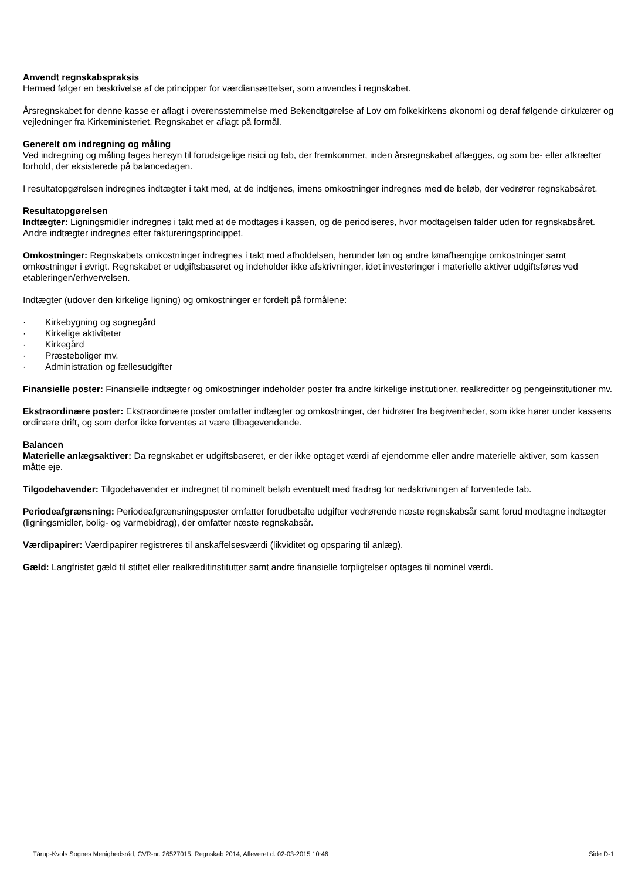Anvendt regnskabspraksis
Hermed følger en beskrivelse af de principper for værdiansættelser, som anvendes i regnskabet.
Årsregnskabet for denne kasse er aflagt i overensstemmelse med Bekendtgørelse af Lov om folkekirkens økonomi og deraf følgende cirkulærer og vejledninger fra Kirkeministeriet. Regnskabet er aflagt på formål.
Generelt om indregning og måling
Ved indregning og måling tages hensyn til forudsigelige risici og tab, der fremkommer, inden årsregnskabet aflægges, og som be- eller afkræfter forhold, der eksisterede på balancedagen.
I resultatopgørelsen indregnes indtægter i takt med, at de indtjenes, imens omkostninger indregnes med de beløb, der vedrører regnskabsåret.
Resultatopgørelsen
Indtægter: Ligningsmidler indregnes i takt med at de modtages i kassen, og de periodiseres, hvor modtagelsen falder uden for regnskabsåret. Andre indtægter indregnes efter faktureringsprincippet.
Omkostninger: Regnskabets omkostninger indregnes i takt med afholdelsen, herunder løn og andre lønafhængige omkostninger samt omkostninger i øvrigt. Regnskabet er udgiftsbaseret og indeholder ikke afskrivninger, idet investeringer i materielle aktiver udgiftsføres ved etableringen/erhvervelsen.
Indtægter (udover den kirkelige ligning) og omkostninger er fordelt på formålene:
· Kirkebygning og sognegård
· Kirkelige aktiviteter
· Kirkegård
· Præsteboliger mv.
· Administration og fællesudgifter
Finansielle poster: Finansielle indtægter og omkostninger indeholder poster fra andre kirkelige institutioner, realkreditter og pengeinstitutioner mv.
Ekstraordinære poster: Ekstraordinære poster omfatter indtægter og omkostninger, der hidrører fra begivenheder, som ikke hører under kassens ordinære drift, og som derfor ikke forventes at være tilbagevendende.
Balancen
Materielle anlægsaktiver: Da regnskabet er udgiftsbaseret, er der ikke optaget værdi af ejendomme eller andre materielle aktiver, som kassen måtte eje.
Tilgodehavender: Tilgodehavender er indregnet til nominelt beløb eventuelt med fradrag for nedskrivningen af forventede tab.
Periodeafgrænsning: Periodeafgrænsningsposter omfatter forudbetalte udgifter vedrørende næste regnskabsår samt forud modtagne indtægter (ligningsmidler, bolig- og varmebidrag), der omfatter næste regnskabsår.
Værdipapirer: Værdipapirer registreres til anskaffelsesværdi (likviditet og opsparing til anlæg).
Gæld: Langfristet gæld til stiftet eller realkreditinstitutter samt andre finansielle forpligtelser optages til nominel værdi.
Tårup-Kvols Sognes Menighedsråd, CVR-nr. 26527015, Regnskab 2014, Afleveret d. 02-03-2015 10:46 Side D-1